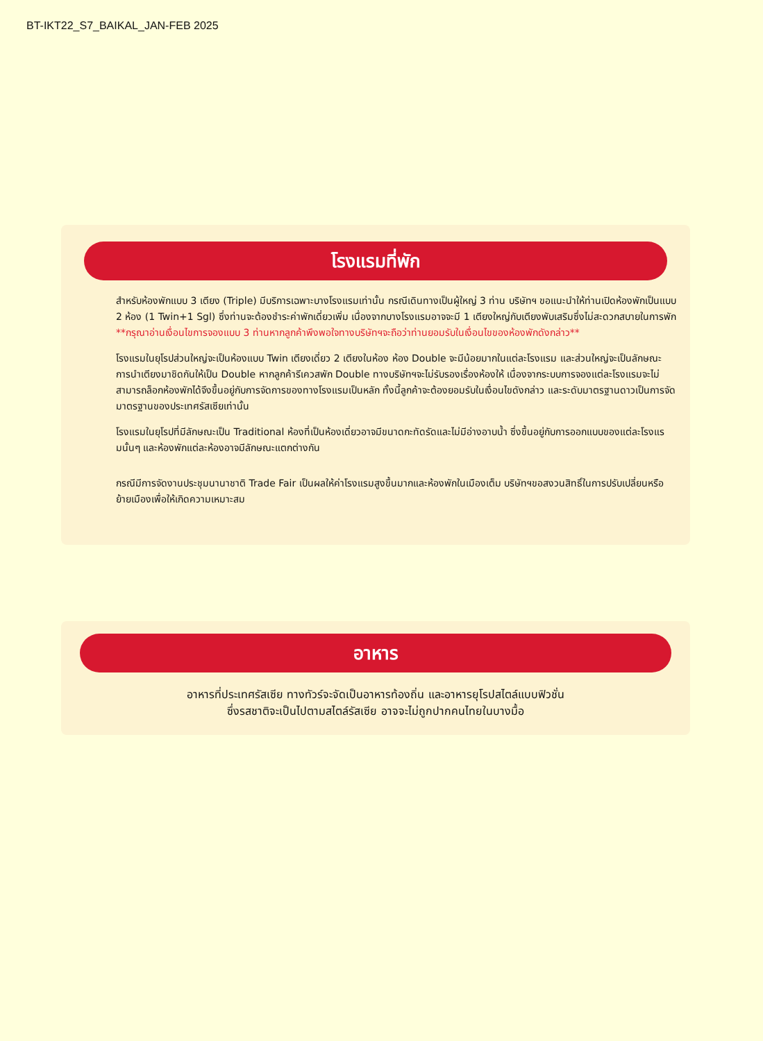BT-IKT22_S7_BAIKAL_JAN-FEB 2025
โรงแรมที่พัก
สำหรับห้องพักแบบ 3 เตียง (Triple) มีบริการเฉพาะบางโรงแรมเท่านั้น กรณีเดินทางเป็นผู้ใหญ่ 3 ท่าน บริษัทฯ ขอแนะนำให้ท่านเปิดห้องพักเป็นแบบ 2 ห้อง (1 Twin+1 Sgl) ซึ่งท่านจะต้องชำระค่าพักเดี่ยวเพิ่ม เนื่องจากบางโรงแรมอาจจะมี 1 เตียงใหญ่กับเตียงพับเสริมซึ่งไม่สะดวกสบายในการพัก **กรุณาอ่านเงื่อนไขการจองแบบ 3 ท่านหากลูกค้าพึงพอใจทางบริษัทฯจะถือว่าท่านยอมรับในเงื่อนไขของห้องพักดังกล่าว**
โรงแรมในยุโรปส่วนใหญ่จะเป็นห้องแบบ Twin เตียงเดี่ยว 2 เตียงในห้อง ห้อง Double จะมีน้อยมากในแต่ละโรงแรม และส่วนใหญ่จะเป็นลักษณะการนำเตียงมาชิดกันให้เป็น Double หากลูกค้ารีเควสพัก Double ทางบริษัทฯจะไม่รับรองเรื่องห้องให้ เนื่องจากระบบการจองแต่ละโรงแรมจะไม่สามารถล็อกห้องพักได้จึงขึ้นอยู่กับการจัดการของทางโรงแรมเป็นหลัก ทั้งนี้ลูกค้าจะต้องยอมรับในเงื่อนไขดังกล่าว และระดับมาตรฐานดาวเป็นการจัดมาตรฐานของประเทศรัสเซียเท่านั้น
โรงแรมในยุโรปที่มีลักษณะเป็น Traditional ห้องที่เป็นห้องเดี่ยวอาจมีขนาดกะทัดรัดและไม่มีอ่างอาบน้ำ ซึ่งขึ้นอยู่กับการออกแบบของแต่ละโรงแรมนั้นๆ และห้องพักแต่ละห้องอาจมีลักษณะแตกต่างกัน
กรณีมีการจัดงานประชุมนานาชาติ Trade Fair เป็นผลให้ค่าโรงแรมสูงขึ้นมากและห้องพักในเมืองเต็ม บริษัทฯขอสงวนสิทธิ์ในการปรับเปลี่ยนหรือย้ายเมืองเพื่อให้เกิดความเหมาะสม
อาหาร
อาหารที่ประเทศรัสเซีย ทางทัวร์จะจัดเป็นอาหารท้องถิ่น และอาหารยุโรปสไตล์แบบฟิวชั่น
ซึ่งรสชาติจะเป็นไปตามสไตล์รัสเซีย อาจจะไม่ถูกปากคนไทยในบางมื้อ